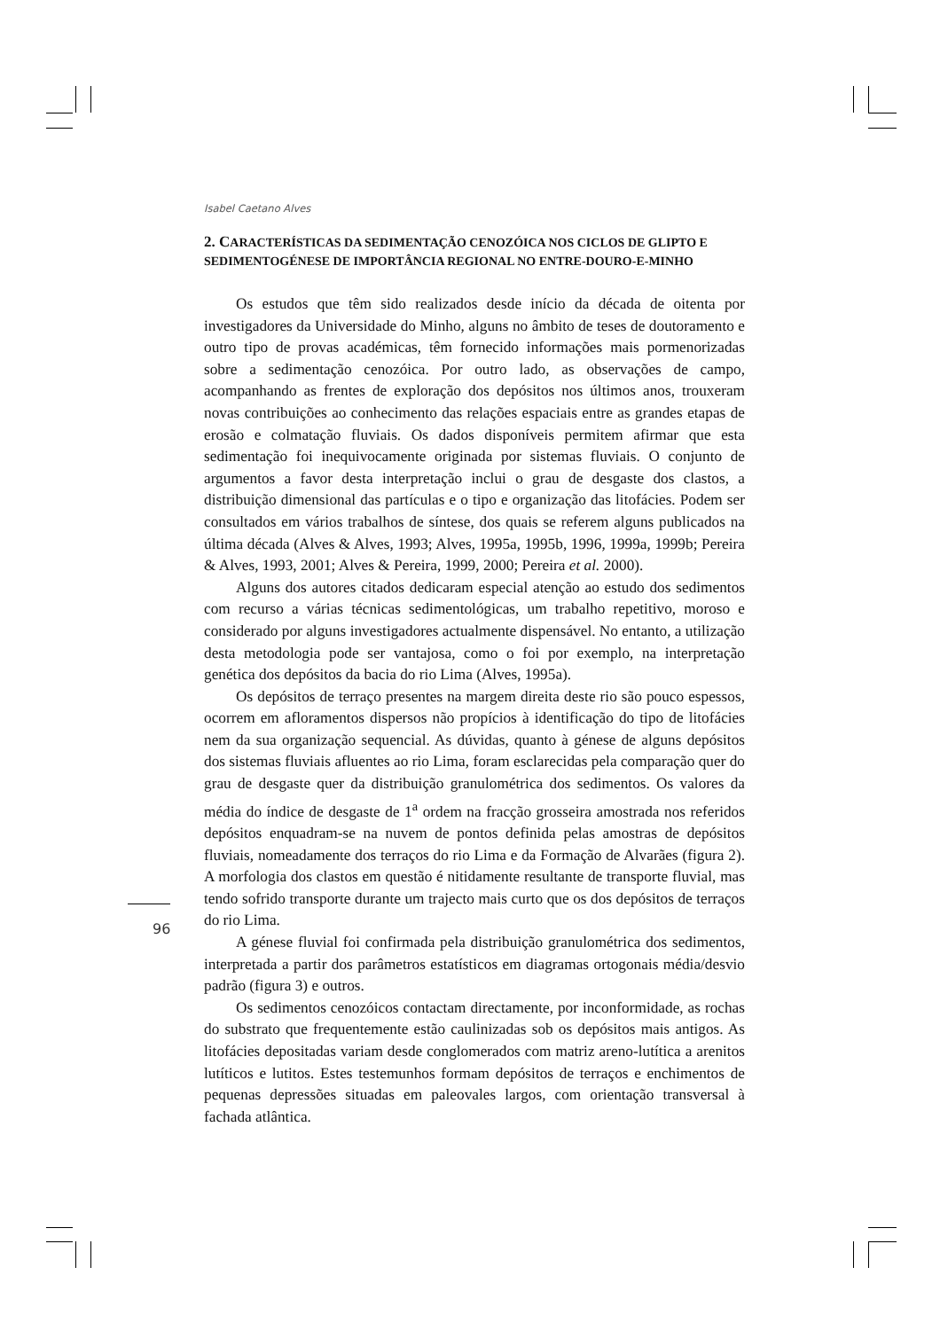96
Isabel Caetano Alves
2. CARACTERÍSTICAS DA SEDIMENTAÇÃO CENOZÓICA NOS CICLOS DE GLIPTO E SEDIMENTOGÉNESE DE IMPORTÂNCIA REGIONAL NO ENTRE-DOURO-E-MINHO
Os estudos que têm sido realizados desde início da década de oitenta por investigadores da Universidade do Minho, alguns no âmbito de teses de doutoramento e outro tipo de provas académicas, têm fornecido informações mais pormenorizadas sobre a sedimentação cenozóica. Por outro lado, as observações de campo, acompanhando as frentes de exploração dos depósitos nos últimos anos, trouxeram novas contribuições ao conhecimento das relações espaciais entre as grandes etapas de erosão e colmatação fluviais. Os dados disponíveis permitem afirmar que esta sedimentação foi inequivocamente originada por sistemas fluviais. O conjunto de argumentos a favor desta interpretação inclui o grau de desgaste dos clastos, a distribuição dimensional das partículas e o tipo e organização das litofácies. Podem ser consultados em vários trabalhos de síntese, dos quais se referem alguns publicados na última década (Alves & Alves, 1993; Alves, 1995a, 1995b, 1996, 1999a, 1999b; Pereira & Alves, 1993, 2001; Alves & Pereira, 1999, 2000; Pereira et al. 2000).
Alguns dos autores citados dedicaram especial atenção ao estudo dos sedimentos com recurso a várias técnicas sedimentológicas, um trabalho repetitivo, moroso e considerado por alguns investigadores actualmente dispensável. No entanto, a utilização desta metodologia pode ser vantajosa, como o foi por exemplo, na interpretação genética dos depósitos da bacia do rio Lima (Alves, 1995a).
Os depósitos de terraço presentes na margem direita deste rio são pouco espessos, ocorrem em afloramentos dispersos não propícios à identificação do tipo de litofácies nem da sua organização sequencial. As dúvidas, quanto à génese de alguns depósitos dos sistemas fluviais afluentes ao rio Lima, foram esclarecidas pela comparação quer do grau de desgaste quer da distribuição granulométrica dos sedimentos. Os valores da média do índice de desgaste de 1<sup>a</sup> ordem na fracção grosseira amostrada nos referidos depósitos enquadram-se na nuvem de pontos definida pelas amostras de depósitos fluviais, nomeadamente dos terraços do rio Lima e da Formação de Alvarães (figura 2). A morfologia dos clastos em questão é nitidamente resultante de transporte fluvial, mas tendo sofrido transporte durante um trajecto mais curto que os dos depósitos de terraços do rio Lima.
A génese fluvial foi confirmada pela distribuição granulométrica dos sedimentos, interpretada a partir dos parâmetros estatísticos em diagramas ortogonais média/desvio padrão (figura 3) e outros.
Os sedimentos cenozóicos contactam directamente, por inconformidade, as rochas do substrato que frequentemente estão caulinizadas sob os depósitos mais antigos. As litofácies depositadas variam desde conglomerados com matriz areno-lutítica a arenitos lutíticos e lutitos. Estes testemunhos formam depósitos de terraços e enchimentos de pequenas depressões situadas em paleovales largos, com orientação transversal à fachada atlântica.